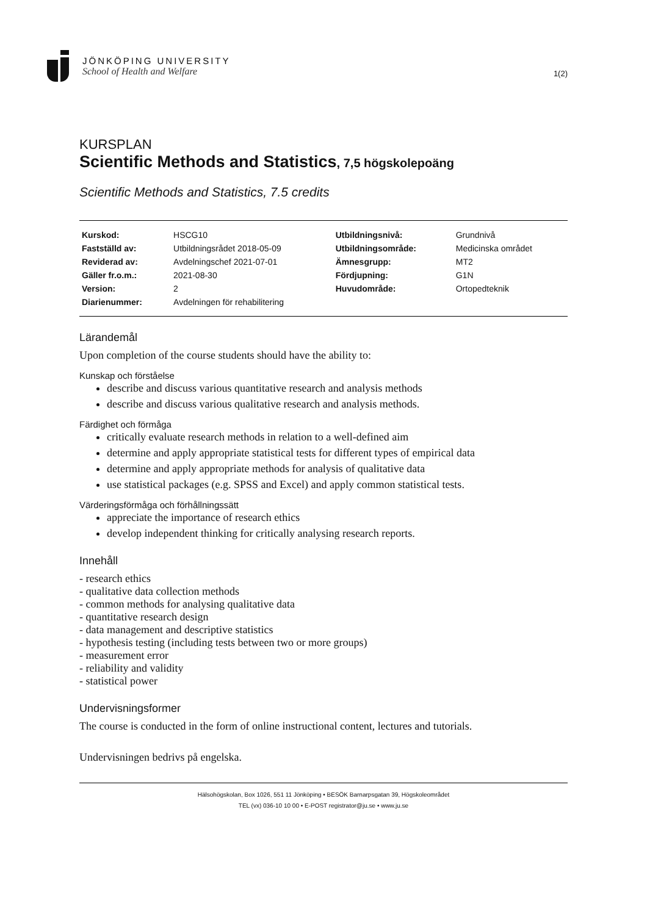JÖNKÖPING UNIVERSITY
School of Health and Welfare
1(2)
KURSPLAN
Scientific Methods and Statistics, 7,5 högskolepoäng
Scientific Methods and Statistics, 7.5 credits
| Kurskod: | HSCG10 | Utbildningsnivå: | Grundnivå |
| Fastställd av: | Utbildningsrådet 2018-05-09 | Utbildningsområde: | Medicinska området |
| Reviderad av: | Avdelningschef 2021-07-01 | Ämnesgrupp: | MT2 |
| Gäller fr.o.m.: | 2021-08-30 | Fördjupning: | G1N |
| Version: | 2 | Huvudområde: | Ortopedteknik |
| Diarienummer: | Avdelningen för rehabilitering | | |
Lärandemål
Upon completion of the course students should have the ability to:
Kunskap och förståelse
describe and discuss various quantitative research and analysis methods
describe and discuss various qualitative research and analysis methods.
Färdighet och förmåga
critically evaluate research methods in relation to a well-defined aim
determine and apply appropriate statistical tests for different types of empirical data
determine and apply appropriate methods for analysis of qualitative data
use statistical packages (e.g. SPSS and Excel) and apply common statistical tests.
Värderingsförmåga och förhållningssätt
appreciate the importance of research ethics
develop independent thinking for critically analysing research reports.
Innehåll
- research ethics
- qualitative data collection methods
- common methods for analysing qualitative data
- quantitative research design
- data management and descriptive statistics
- hypothesis testing (including tests between two or more groups)
- measurement error
- reliability and validity
- statistical power
Undervisningsformer
The course is conducted in the form of online instructional content, lectures and tutorials.
Undervisningen bedrivs på engelska.
Hälsohögskolan, Box 1026, 551 11 Jönköping • BESÖK Barnarpsgatan 39, Högskoleområdet
TEL (vx) 036-10 10 00 • E-POST registrator@ju.se • www.ju.se